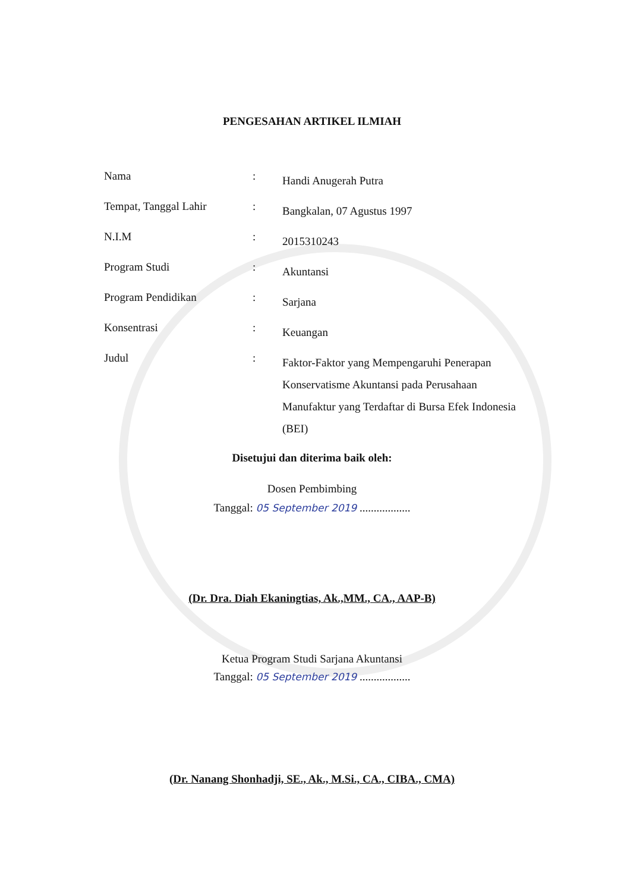PENGESAHAN ARTIKEL ILMIAH
Nama :
Handi Anugerah Putra
Tempat, Tanggal Lahir :
Bangkalan, 07 Agustus 1997
N.I.M :
2015310243
Program Studi :
Akuntansi
Program Pendidikan :
Sarjana
Konsentrasi :
Keuangan
Judul :
Faktor-Faktor yang Mempengaruhi Penerapan Konservatisme Akuntansi pada Perusahaan Manufaktur yang Terdaftar di Bursa Efek Indonesia (BEI)
Disetujui dan diterima baik oleh:
Dosen Pembimbing
Tanggal: 05 September 2019 ..................
(Dr. Dra. Diah Ekaningtias, Ak.,MM., CA., AAP-B)
Ketua Program Studi Sarjana Akuntansi
Tanggal: 05 September 2019 ..................
(Dr. Nanang Shonhadji, SE., Ak., M.Si., CA., CIBA., CMA)